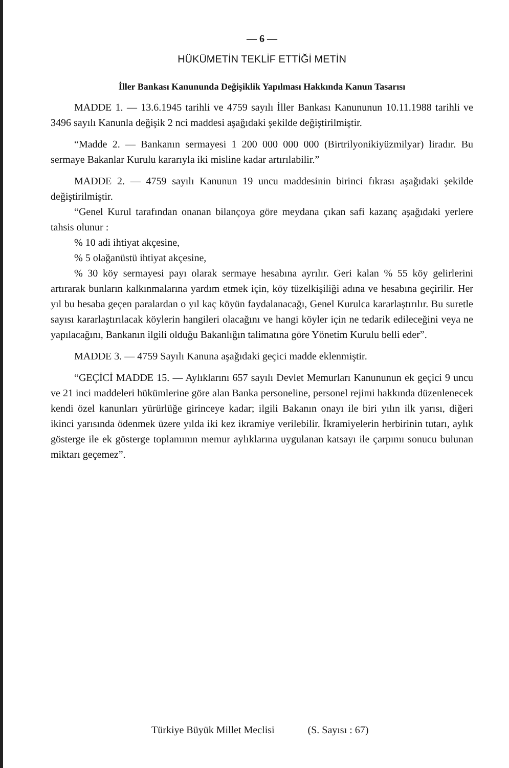— 6 —
HÜKÜMETİN TEKLİF ETTİĞİ METİN
İller Bankası Kanununda Değişiklik Yapılması Hakkında Kanun Tasarısı
MADDE 1. — 13.6.1945 tarihli ve 4759 sayılı İller Bankası Kanununun 10.11.1988 tarihli ve 3496 sayılı Kanunla değişik 2 nci maddesi aşağıdaki şekilde değiştirilmiştir.
“Madde 2. — Bankanın sermayesi 1 200 000 000 000 (Birtrilyonikiyüzmilyar) liradır. Bu sermaye Bakanlar Kurulu kararıyla iki misline kadar artırılabilir.”
MADDE 2. — 4759 sayılı Kanunun 19 uncu maddesinin birinci fıkrası aşağıdaki şekilde değiştirilmiştir.
“Genel Kurul tarafından onanan bilançoya göre meydana çıkan safi kazanç aşağıdaki yerlere tahsis olunur :
% 10 adi ihtiyat akçesine,
% 5 olağanüstü ihtiyat akçesine,
% 30 köy sermayesi payı olarak sermaye hesabına ayrılır. Geri kalan % 55 köy gelirlerini artırarak bunların kalkınmalarına yardım etmek için, köy tüzelkişiliği adına ve hesabına geçirilir. Her yıl bu hesaba geçen paralardan o yıl kaç köyün faydalanacağı, Genel Kurulca kararlaştırılır. Bu suretle sayısı kararlaştırılacak köylerin hangileri olacağını ve hangi köyler için ne tedarik edileceğini veya ne yapılacağını, Bankanın ilgili olduğu Bakanlığın talimatına göre Yönetim Kurulu belli eder”.
MADDE 3. — 4759 Sayılı Kanuna aşağıdaki geçici madde eklenmiştir.
“GEÇİCİ MADDE 15. — Aylıklarını 657 sayılı Devlet Memurları Kanununun ek geçici 9 uncu ve 21 inci maddeleri hükümlerine göre alan Banka personeline, personel rejimi hakkında düzenlenecek kendi özel kanunları yürürlüğe girinceye kadar; ilgili Bakanın onayı ile biri yılın ilk yarısı, diğeri ikinci yarısında ödenmek üzere yılda iki kez ikramiye verilebilir. İkramiyelerin herbirinin tutarı, aylık gösterge ile ek gösterge toplamının memur aylıklarına uygulanan katsayı ile çarpımı sonucu bulunan miktarı geçemez”.
Türkiye Büyük Millet Meclisi (S. Sayısı : 67)